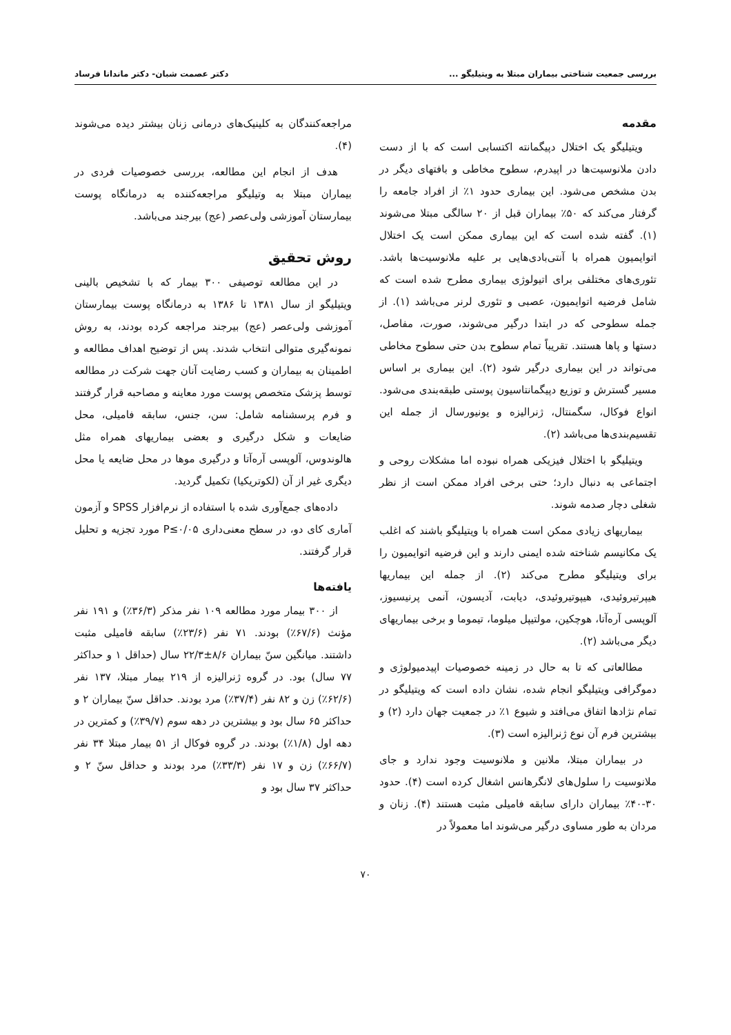بررسی جمعیت شناختی بیماران مبتلا به ویتیلیگو ... دکتر عصمت شبان- دکتر ماندانا فرساد
مقدمه
ویتیلیگو یک اختلال دپیگمانته اکتسابی است که با از دست دادن ملانوسیت‌ها در اپیدرم، سطوح مخاطی و بافتهای دیگر در بدن مشخص می‌شود. این بیماری حدود ۱٪ از افراد جامعه را گرفتار می‌کند که ۵۰٪ بیماران قبل از ۲۰ سالگی مبتلا می‌شوند (۱). گفته شده است که این بیماری ممکن است یک اختلال اتوایمیون همراه با آنتی‌بادی‌هایی بر علیه ملانوسیت‌ها باشد. تئوری‌های مختلفی برای اتیولوژی بیماری مطرح شده است که شامل فرضیه اتوایمیون، عصبی و تئوری لرنر می‌باشد (۱). از جمله سطوحی که در ابتدا درگیر می‌شوند، صورت، مفاصل، دستها و پاها هستند. تقریباً تمام سطوح بدن حتی سطوح مخاطی می‌تواند در این بیماری درگیر شود (۲). این بیماری بر اساس مسیر گسترش و توزیع دپیگمانتاسیون پوستی طبقه‌بندی می‌شود. انواع فوکال، سگمنتال، ژنرالیزه و یونیورسال از جمله این تقسیم‌بندی‌ها می‌باشد (۲).
ویتیلیگو با اختلال فیزیکی همراه نبوده اما مشکلات روحی و اجتماعی به دنبال دارد؛ حتی برخی افراد ممکن است از نظر شغلی دچار صدمه شوند.
بیماریهای زیادی ممکن است همراه با ویتیلیگو باشند که اغلب یک مکانیسم شناخته شده ایمنی دارند و این فرضیه اتوایمیون را برای ویتیلیگو مطرح می‌کند (۲). از جمله این بیماریها هیپرتیروئیدی، هیپوتیروئیدی، دیابت، آدیسون، آنمی پرنیسیوز، آلوپسی آره‌آتا، هوچکین، مولتیپل میلوما، تیموما و برخی بیماریهای دیگر می‌باشد (۲).
مطالعاتی که تا به حال در زمینه خصوصیات اپیدمیولوژی و دموگرافی ویتیلیگو انجام شده، نشان داده است که ویتیلیگو در تمام نژادها اتفاق می‌افتد و شیوع ۱٪ در جمعیت جهان دارد (۲) و بیشترین فرم آن نوع ژنرالیزه است (۳).
در بیماران مبتلا، ملانین و ملانوسیت وجود ندارد و جای ملانوسیت را سلول‌های لانگرهانس اشغال کرده است (۴). حدود ۳۰-۴۰٪ بیماران دارای سابقه فامیلی مثبت هستند (۴). زنان و مردان به طور مساوی درگیر می‌شوند اما معمولاً در
مراجعه‌کنندگان به کلینیک‌های درمانی زنان بیشتر دیده می‌شوند (۴).
هدف از انجام این مطالعه، بررسی خصوصیات فردی در بیماران مبتلا به وتیلیگو مراجعه‌کننده به درمانگاه پوست بیمارستان آموزشی ولی‌عصر (عج) بیرجند می‌باشد.
روش تحقیق
در این مطالعه توصیفی ۳۰۰ بیمار که با تشخیص بالینی ویتیلیگو از سال ۱۳۸۱ تا ۱۳۸۶ به درمانگاه پوست بیمارستان آموزشی ولی‌عصر (عج) بیرجند مراجعه کرده بودند، به روش نمونه‌گیری متوالی انتخاب شدند. پس از توضیح اهداف مطالعه و اطمینان به بیماران و کسب رضایت آنان جهت شرکت در مطالعه توسط پزشک متخصص پوست مورد معاینه و مصاحبه قرار گرفتند و فرم پرسشنامه شامل: سن، جنس، سابقه فامیلی، محل ضایعات و شکل درگیری و بعضی بیماریهای همراه مثل هالوندوس، آلوپسی آره‌آتا و درگیری موها در محل ضایعه یا محل دیگری غیر از آن (لکوتریکیا) تکمیل گردید.
داده‌های جمع‌آوری شده با استفاده از نرم‌افزار SPSS و آزمون آماری کای دو، در سطح معنی‌داری P≤۰/۰۵ مورد تجزیه و تحلیل قرار گرفتند.
یافته‌ها
از ۳۰۰ بیمار مورد مطالعه ۱۰۹ نفر مذکر (۳۶/۳٪) و ۱۹۱ نفر مؤنث (۶۷/۶٪) بودند. ۷۱ نفر (۲۳/۶٪) سابقه فامیلی مثبت داشتند. میانگین سنّ بیماران ۸/۶±۲۲/۳ سال (حداقل ۱ و حداکثر ۷۷ سال) بود. در گروه ژنرالیزه از ۲۱۹ بیمار مبتلا، ۱۳۷ نفر (۶۲/۶٪) زن و ۸۲ نفر (۳۷/۴٪) مرد بودند. حداقل سنّ بیماران ۲ و حداکثر ۶۵ سال بود و بیشترین در دهه سوم (۳۹/۷٪) و کمترین در دهه اول (۱/۸٪) بودند. در گروه فوکال از ۵۱ بیمار مبتلا ۳۴ نفر (۶۶/۷٪) زن و ۱۷ نفر (۳۳/۳٪) مرد بودند و حداقل سنّ ۲ و حداکثر ۳۷ سال بود و
۷۰